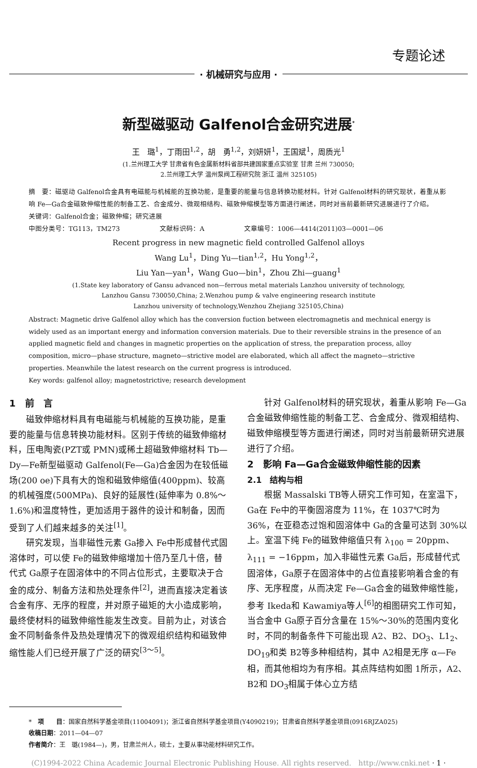专题论述
· 机械研究与应用 ·
新型磁驱动 Galfenol合金研究进展<sup>*</sup>
王　璐<sup>1</sup>，丁雨田<sup>1,2</sup>，胡　勇<sup>1,2</sup>，刘妍妍<sup>1</sup>，王国斌<sup>1</sup>，周质光<sup>1</sup>
(1.兰州理工大学 甘肃省有色金属新材料省部共建国家重点实验室 甘肃 兰州 730050;
2.兰州理工大学 温州泵阀工程研究院 浙江 温州 325105)
摘　要：磁驱动 Galfenol合金具有电磁能与机械能的互换功能，是重要的能量与信息转换功能材料。针对 Galfenol材料的研究现状，着重从影响 Fe—Ga合金磁致伸缩性能的制备工艺、合金成分、微观相结构、磁致伸缩模型等方面进行阐述，同时对当前最新研究进展进行了介绍。
关键词：Galfenol合金；磁致伸缩；研究进展
中图分类号：TG113，TM273　　　　　　文献标识码：A　　　　　　文章编号：1006—4414(2011)03—0001—06
Recent progress in new magnetic field controlled Galfenol alloys
Wang Lu<sup>1</sup>，Ding Yu—tian<sup>1,2</sup>，Hu Yong<sup>1,2</sup>，
Liu Yan—yan<sup>1</sup>，Wang Guo—bin<sup>1</sup>，Zhou Zhi—guang<sup>1</sup>
(1.State key laboratory of Gansu advanced non—ferrous metal materials Lanzhou university of technology,
Lanzhou Gansu 730050,China; 2.Wenzhou pump & valve engineering research institute
Lanzhou university of technology,Wenzhou Zhejiang 325105,China)
Abstract: Magnetic drive Galfenol alloy which has the conversion fuction between electromagnetis and mechnical energy is widely used as an important energy and information conversion materials. Due to their reversible strains in the presence of an applied magnetic field and changes in magnetic properties on the application of stress, the preparation process, alloy composition, micro—phase structure, magneto—strictive model are elaborated, which all affect the magneto—strictive properties. Meanwhile the latest research on the current progress is introduced.
Key words: galfenol alloy; magnetostrictive; research development
1　前　言
磁致伸缩材料具有电磁能与机械能的互换功能，是重要的能量与信息转换功能材料。区别于传统的磁致伸缩材料，压电陶瓷(PZT或 PMN)或稀土超磁致伸缩材料 Tb—Dy—Fe新型磁驱动 Galfenol(Fe—Ga)合金因为在较低磁场(200 oe)下具有大的饱和磁致伸缩值(400ppm)、较高的机械强度(500MPa)、良好的延展性(延伸率为 0.8%～1.6%)和温度特性，更加适用于器件的设计和制备，因而受到了人们越来越多的关注<sup>[1]</sup>。
研究发现，当非磁性元素 Ga掺入 Fe中形成替代式固溶体时，可以使 Fe的磁致伸缩增加十倍乃至几十倍，替代式 Ga原子在固溶体中的不同占位形式，主要取决于合金的成分、制备方法和热处理条件<sup>[2]</sup>，进而直接决定着该合金有序、无序的程度，并对原子磁矩的大小造成影响，最终使材料的磁致伸缩性能发生改变。目前为止，对该合金不同制备条件及热处理情况下的微观组织结构和磁致伸缩性能人们已经开展了广泛的研究<sup>[3～5]</sup>。
针对 Galfenol材料的研究现状，着重从影响 Fe—Ga合金磁致伸缩性能的制备工艺、合金成分、微观相结构、磁致伸缩模型等方面进行阐述，同时对当前最新研究进展进行了介绍。
2　影响 Fa—Ga合金磁致伸缩性能的因素
2.1　结构与相
根据 Massalski TB等人研究工作可知，在室温下，Ga在 Fe中的平衡固溶度为 11%，在 1037℃时为 36%，在亚稳态过饱和固溶体中 Ga的含量可达到 30%以上。室温下纯 Fe的磁致伸缩值只有 λ<sub>100</sub> = 20ppm、λ<sub>111</sub> = −16ppm，加入非磁性元素 Ga后，形成替代式固溶体，Ga原子在固溶体中的占位直接影响着合金的有序、无序程度，从而决定 Fe—Ga合金的磁致伸缩性能，参考 Ikeda和 Kawamiya等人<sup>[6]</sup>的相图研究工作可知，当合金中 Ga原子百分含量在 15%～30%的范围内变化时，不同的制备条件下可能出现 A2、B2、DO<sub>3</sub>、L1<sub>2</sub>、DO<sub>19</sub>和类 B2等多种相结构，其中 A2相是无序 α—Fe相，而其他相均为有序相。其点阵结构如图 1所示，A2、B2和 DO<sub>3</sub>相属于体心立方结
*　项　　目：国家自然科学基金项目(11004091)；浙江省自然科学基金项目(Y4090219)；甘肃省自然科学基金项目(0916RJZA025)
收稿日期：2011—04—07
作者简介：王　璐(1984—)，男，甘肃兰州人，硕士，主要从事功能材料研究工作。
(C)1994-2022 China Academic Journal Electronic Publishing House. All rights reserved.　http://www.cnki.net · 1 ·